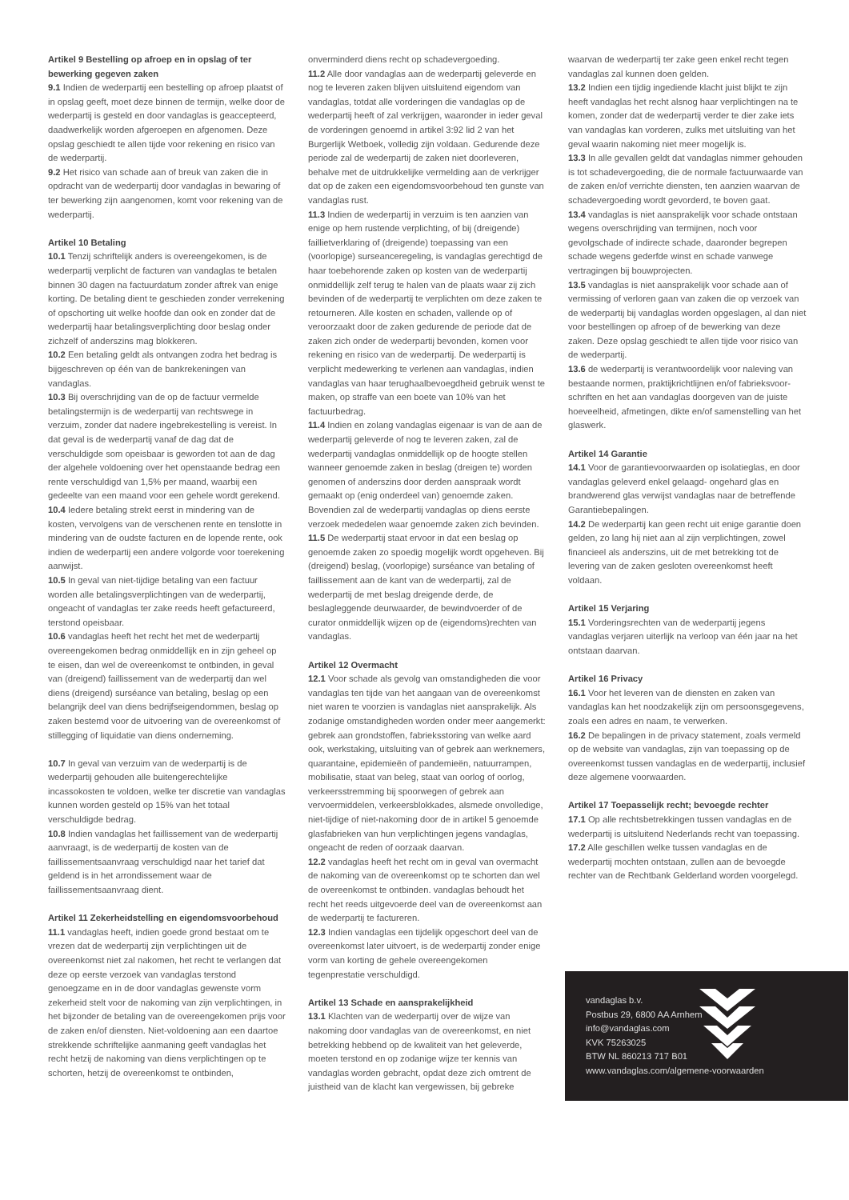Artikel 9 Bestelling op afroep en in opslag of ter bewerking gegeven zaken
9.1 Indien de wederpartij een bestelling op afroep plaatst of in opslag geeft, moet deze binnen de termijn, welke door de wederpartij is gesteld en door vandaglas is geaccepteerd, daadwerkelijk worden afgeroepen en afgenomen. Deze opslag geschiedt te allen tijde voor rekening en risico van de wederpartij.
9.2 Het risico van schade aan of breuk van zaken die in opdracht van de wederpartij door vandaglas in bewaring of ter bewerking zijn aangenomen, komt voor rekening van de wederpartij.
Artikel 10 Betaling
10.1 Tenzij schriftelijk anders is overeengekomen, is de wederpartij verplicht de facturen van vandaglas te betalen binnen 30 dagen na factuurdatum zonder aftrek van enige korting. De betaling dient te geschieden zonder verrekening of opschorting uit welke hoofde dan ook en zonder dat de wederpartij haar betalingsverplichting door beslag onder zichzelf of anderszins mag blokkeren.
10.2 Een betaling geldt als ontvangen zodra het bedrag is bijgeschreven op één van de bankrekeningen van vandaglas.
10.3 Bij overschrijding van de op de factuur vermelde betalingstermijn is de wederpartij van rechtswege in verzuim, zonder dat nadere ingebrekestelling is vereist. In dat geval is de wederpartij vanaf de dag dat de verschuldigde som opeisbaar is geworden tot aan de dag der algehele voldoening over het openstaande bedrag een rente verschuldigd van 1,5% per maand, waarbij een gedeelte van een maand voor een gehele wordt gerekend.
10.4 Iedere betaling strekt eerst in mindering van de kosten, vervolgens van de verschenen rente en tenslotte in mindering van de oudste facturen en de lopende rente, ook indien de wederpartij een andere volgorde voor toerekening aanwijst.
10.5 In geval van niet-tijdige betaling van een factuur worden alle betalingsverplichtingen van de wederpartij, ongeacht of vandaglas ter zake reeds heeft gefactureerd, terstond opeisbaar.
10.6 vandaglas heeft het recht het met de wederpartij overeengekomen bedrag onmiddellijk en in zijn geheel op te eisen, dan wel de overeenkomst te ontbinden, in geval van (dreigend) faillissement van de wederpartij dan wel diens (dreigend) surséance van betaling, beslag op een belangrijk deel van diens bedrijfseigendommen, beslag op zaken bestemd voor de uitvoering van de overeenkomst of stillegging of liquidatie van diens onderneming.
10.7 In geval van verzuim van de wederpartij is de wederpartij gehouden alle buitengerechtelijke incassokosten te voldoen, welke ter discretie van vandaglas kunnen worden gesteld op 15% van het totaal verschuldigde bedrag.
10.8 Indien vandaglas het faillissement van de wederpartij aanvraagt, is de wederpartij de kosten van de faillissementsaanvraag verschuldigd naar het tarief dat geldend is in het arrondissement waar de faillissementsaanvraag dient.
Artikel 11 Zekerheidstelling en eigendomsvoorbehoud
11.1 vandaglas heeft, indien goede grond bestaat om te vrezen dat de wederpartij zijn verplichtingen uit de overeenkomst niet zal nakomen, het recht te verlangen dat deze op eerste verzoek van vandaglas terstond genoegzame en in de door vandaglas gewenste vorm zekerheid stelt voor de nakoming van zijn verplichtingen, in het bijzonder de betaling van de overeengekomen prijs voor de zaken en/of diensten. Niet-voldoening aan een daartoe strekkende schriftelijke aanmaning geeft vandaglas het recht hetzij de nakoming van diens verplichtingen op te schorten, hetzij de overeenkomst te ontbinden,
onverminderd diens recht op schadevergoeding.
11.2 Alle door vandaglas aan de wederpartij geleverde en nog te leveren zaken blijven uitsluitend eigendom van vandaglas, totdat alle vorderingen die vandaglas op de wederpartij heeft of zal verkrijgen, waaronder in ieder geval de vorderingen genoemd in artikel 3:92 lid 2 van het Burgerlijk Wetboek, volledig zijn voldaan. Gedurende deze periode zal de wederpartij de zaken niet doorleveren, behalve met de uitdrukkelijke vermelding aan de verkrijger dat op de zaken een eigendomsvoorbehoud ten gunste van vandaglas rust.
11.3 Indien de wederpartij in verzuim is ten aanzien van enige op hem rustende verplichting, of bij (dreigende) faillietverklaring of (dreigende) toepassing van een (voorlopige) surseanceregeling, is vandaglas gerechtigd de haar toebehorende zaken op kosten van de wederpartij onmiddellijk zelf terug te halen van de plaats waar zij zich bevinden of de wederpartij te verplichten om deze zaken te retourneren. Alle kosten en schaden, vallende op of veroorzaakt door de zaken gedurende de periode dat de zaken zich onder de wederpartij bevonden, komen voor rekening en risico van de wederpartij. De wederpartij is verplicht medewerking te verlenen aan vandaglas, indien vandaglas van haar terughaalbevoegdheid gebruik wenst te maken, op straffe van een boete van 10% van het factuurbedrag.
11.4 Indien en zolang vandaglas eigenaar is van de aan de wederpartij geleverde of nog te leveren zaken, zal de wederpartij vandaglas onmiddellijk op de hoogte stellen wanneer genoemde zaken in beslag (dreigen te) worden genomen of anderszins door derden aanspraak wordt gemaakt op (enig onderdeel van) genoemde zaken. Bovendien zal de wederpartij vandaglas op diens eerste verzoek mededelen waar genoemde zaken zich bevinden.
11.5 De wederpartij staat ervoor in dat een beslag op genoemde zaken zo spoedig mogelijk wordt opgeheven. Bij (dreigend) beslag, (voorlopige) surséance van betaling of faillissement aan de kant van de wederpartij, zal de wederpartij de met beslag dreigende derde, de beslagleggende deurwaarder, de bewindvoerder of de curator onmiddellijk wijzen op de (eigendoms)rechten van vandaglas.
Artikel 12 Overmacht
12.1 Voor schade als gevolg van omstandigheden die voor vandaglas ten tijde van het aangaan van de overeenkomst niet waren te voorzien is vandaglas niet aansprakelijk. Als zodanige omstandigheden worden onder meer aangemerkt: gebrek aan grondstoffen, fabrieksstoring van welke aard ook, werkstaking, uitsluiting van of gebrek aan werknemers, quarantaine, epidemieën of pandemieën, natuurrampen, mobilisatie, staat van beleg, staat van oorlog of oorlog, verkeersstremming bij spoorwegen of gebrek aan vervoermiddelen, verkeersblokkades, alsmede onvolledige, niet-tijdige of niet-nakoming door de in artikel 5 genoemde glasfabrieken van hun verplichtingen jegens vandaglas, ongeacht de reden of oorzaak daarvan.
12.2 vandaglas heeft het recht om in geval van overmacht de nakoming van de overeenkomst op te schorten dan wel de overeenkomst te ontbinden. vandaglas behoudt het recht het reeds uitgevoerde deel van de overeenkomst aan de wederpartij te factureren.
12.3 Indien vandaglas een tijdelijk opgeschort deel van de overeenkomst later uitvoert, is de wederpartij zonder enige vorm van korting de gehele overeengekomen tegenprestatie verschuldigd.
Artikel 13 Schade en aansprakelijkheid
13.1 Klachten van de wederpartij over de wijze van nakoming door vandaglas van de overeenkomst, en niet betrekking hebbend op de kwaliteit van het geleverde, moeten terstond en op zodanige wijze ter kennis van vandaglas worden gebracht, opdat deze zich omtrent de juistheid van de klacht kan vergewissen, bij gebreke
waarvan de wederpartij ter zake geen enkel recht tegen vandaglas zal kunnen doen gelden.
13.2 Indien een tijdig ingediende klacht juist blijkt te zijn heeft vandaglas het recht alsnog haar verplichtingen na te komen, zonder dat de wederpartij verder te dier zake iets van vandaglas kan vorderen, zulks met uitsluiting van het geval waarin nakoming niet meer mogelijk is.
13.3 In alle gevallen geldt dat vandaglas nimmer gehouden is tot schadevergoeding, die de normale factuurwaarde van de zaken en/of verrichte diensten, ten aanzien waarvan de schadevergoeding wordt gevorderd, te boven gaat.
13.4 vandaglas is niet aansprakelijk voor schade ontstaan wegens overschrijding van termijnen, noch voor gevolgschade of indirecte schade, daaronder begrepen schade wegens gederfde winst en schade vanwege vertragingen bij bouwprojecten.
13.5 vandaglas is niet aansprakelijk voor schade aan of vermissing of verloren gaan van zaken die op verzoek van de wederpartij bij vandaglas worden opgeslagen, al dan niet voor bestellingen op afroep of de bewerking van deze zaken. Deze opslag geschiedt te allen tijde voor risico van de wederpartij.
13.6 de wederpartij is verantwoordelijk voor naleving van bestaande normen, praktijkrichtlijnen en/of fabrieksvoor-schriften en het aan vandaglas doorgeven van de juiste hoeveelheid, afmetingen, dikte en/of samenstelling van het glaswerk.
Artikel 14 Garantie
14.1 Voor de garantievoorwaarden op isolatieglas, en door vandaglas geleverd enkel gelaagd- ongehard glas en brandwerend glas verwijst vandaglas naar de betreffende Garantiebepalingen.
14.2 De wederpartij kan geen recht uit enige garantie doen gelden, zo lang hij niet aan al zijn verplichtingen, zowel financieel als anderszins, uit de met betrekking tot de levering van de zaken gesloten overeenkomst heeft voldaan.
Artikel 15 Verjaring
15.1 Vorderingsrechten van de wederpartij jegens vandaglas verjaren uiterlijk na verloop van één jaar na het ontstaan daarvan.
Artikel 16 Privacy
16.1 Voor het leveren van de diensten en zaken van vandaglas kan het noodzakelijk zijn om persoonsgegevens, zoals een adres en naam, te verwerken.
16.2 De bepalingen in de privacy statement, zoals vermeld op de website van vandaglas, zijn van toepassing op de overeenkomst tussen vandaglas en de wederpartij, inclusief deze algemene voorwaarden.
Artikel 17 Toepasselijk recht; bevoegde rechter
17.1 Op alle rechtsbetrekkingen tussen vandaglas en de wederpartij is uitsluitend Nederlands recht van toepassing.
17.2 Alle geschillen welke tussen vandaglas en de wederpartij mochten ontstaan, zullen aan de bevoegde rechter van de Rechtbank Gelderland worden voorgelegd.
vandaglas b.v.
Postbus 29, 6800 AA Arnhem
info@vandaglas.com
KVK 75263025
BTW NL 860213 717 B01
www.vandaglas.com/algemene-voorwaarden